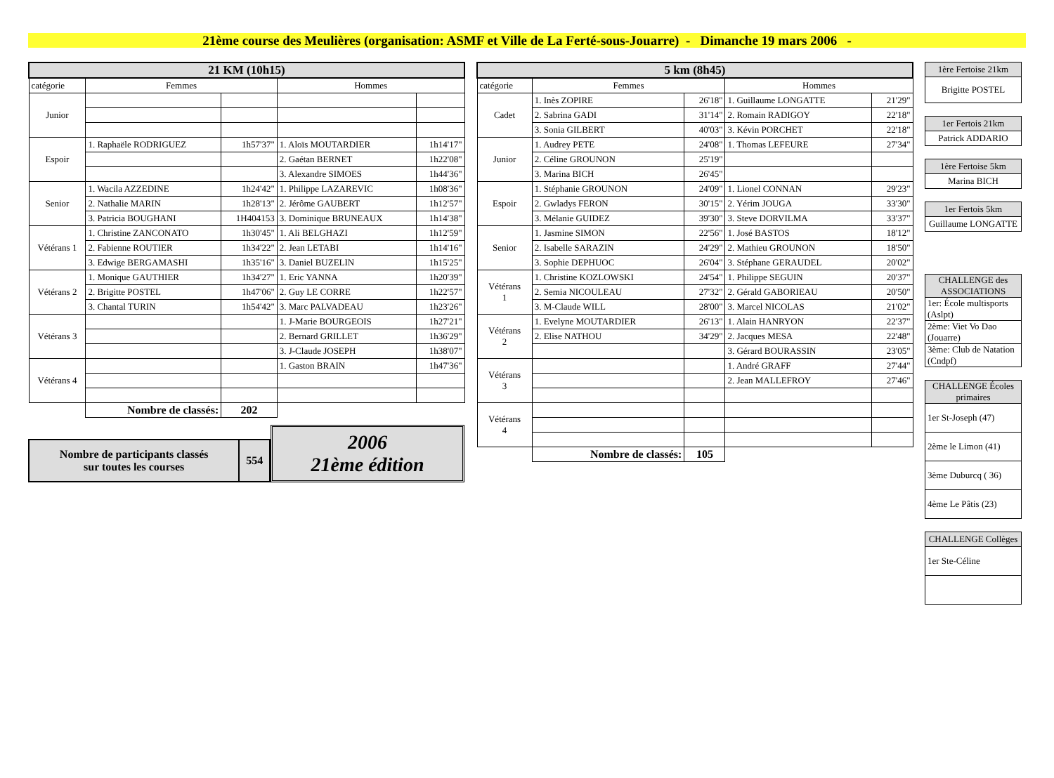21ème course des Meulières (organisation: ASMF et Ville de La Ferté-sous-Jouarre) - Dimanche 19 mars 2006 -
| 21 KM (10h15) | | | | |
| --- | --- | --- | --- | --- |
| catégorie | Femmes | | Hommes | |
| Junior | | | | |
| Espoir | 1. Raphaële RODRIGUEZ | 1h57'37" | 1. Aloïs MOUTARDIER | 1h14'17" |
| | | | 2. Gaétan BERNET | 1h22'08" |
| | | | 3. Alexandre SIMOES | 1h44'36" |
| Senior | 1. Wacila AZZEDINE | 1h24'42" | 1. Philippe LAZAREVIC | 1h08'36" |
| | 2. Nathalie MARIN | 1h28'13" | 2. Jérôme GAUBERT | 1h12'57" |
| | 3. Patricia BOUGHANI | 1H404153 | 3. Dominique BRUNEAUX | 1h14'38" |
| Vétérans 1 | 1. Christine ZANCONATO | 1h30'45" | 1. Ali BELGHAZI | 1h12'59" |
| | 2. Fabienne ROUTIER | 1h34'22" | 2. Jean LETABI | 1h14'16" |
| | 3. Edwige BERGAMASHI | 1h35'16" | 3. Daniel BUZELIN | 1h15'25" |
| Vétérans 2 | 1. Monique GAUTHIER | 1h34'27" | 1. Eric YANNA | 1h20'39" |
| | 2. Brigitte POSTEL | 1h47'06" | 2. Guy LE CORRE | 1h22'57" |
| | 3. Chantal TURIN | 1h54'42" | 3. Marc PALVADEAU | 1h23'26" |
| Vétérans 3 | | | 1. J-Marie BOURGEOIS | 1h27'21" |
| | | | 2. Bernard GRILLET | 1h36'29" |
| | | | 3. J-Claude JOSEPH | 1h38'07" |
| Vétérans 4 | | | 1. Gaston BRAIN | 1h47'36" |
| | Nombre de classés: | 202 | | |
| Nombre de participants classés sur toutes les courses | 554 |
2006
21ème édition
| 5 km (8h45) | | | | |
| --- | --- | --- | --- | --- |
| catégorie | Femmes | | Hommes | |
| Cadet | 1. Inès ZOPIRE | 26'18" | 1. Guillaume LONGATTE | 21'29" |
| | 2. Sabrina GADI | 31'14" | 2. Romain RADIGOY | 22'18" |
| | 3. Sonia GILBERT | 40'03" | 3. Kévin PORCHET | 22'18" |
| Junior | 1. Audrey PETE | 24'08" | 1. Thomas LEFEURE | 27'34" |
| | 2. Céline GROUNON | 25'19" | | |
| | 3. Marina BICH | 26'45" | | |
| Espoir | 1. Stéphanie GROUNON | 24'09" | 1. Lionel CONNAN | 29'23" |
| | 2. Gwladys FERON | 30'15" | 2. Yérim JOUGA | 33'30" |
| | 3. Mélanie GUIDEZ | 39'30" | 3. Steve DORVILMA | 33'37" |
| Senior | 1. Jasmine SIMON | 22'56" | 1. José BASTOS | 18'12" |
| | 2. Isabelle SARAZIN | 24'29" | 2. Mathieu GROUNON | 18'50" |
| | 3. Sophie DEPHUOC | 26'04" | 3. Stéphane GERAUDEL | 20'02" |
| Vétérans 1 | 1. Christine KOZLOWSKI | 24'54" | 1. Philippe SEGUIN | 20'37" |
| | 2. Semia NICOULEAU | 27'32" | 2. Gérald GABORIEAU | 20'50" |
| | 3. M-Claude WILL | 28'00" | 3. Marcel NICOLAS | 21'02" |
| Vétérans 2 | 1. Evelyne MOUTARDIER | 26'13" | 1. Alain HANRYON | 22'37" |
| | 2. Elise NATHOU | 34'29" | 2. Jacques MESA | 22'48" |
| | | | 3. Gérard BOURASSIN | 23'05" |
| Vétérans 3 | | | 1. André GRAFF | 27'44" |
| | | | 2. Jean MALLEFROY | 27'46" |
| Vétérans 4 | | | | |
| | Nombre de classés: | 105 | | |
| 1ère Fertoise 21km |
| Brigitte POSTEL |
| 1er Fertois 21km |
| Patrick ADDARIO |
| 1ère Fertoise 5km |
| Marina BICH |
| 1er Fertois 5km |
| Guillaume LONGATTE |
| CHALLENGE des ASSOCIATIONS |
| 1er: École multisports (Aslpt) |
| 2ème: Viet Vo Dao (Jouarre) |
| 3ème: Club de Natation (Cndpf) |
| CHALLENGE Écoles primaires |
| 1er St-Joseph (47) |
| 2ème le Limon (41) |
| 3ème Duburcq ( 36) |
| 4ème Le Pâtis (23) |
| CHALLENGE Collèges |
| 1er Ste-Céline |